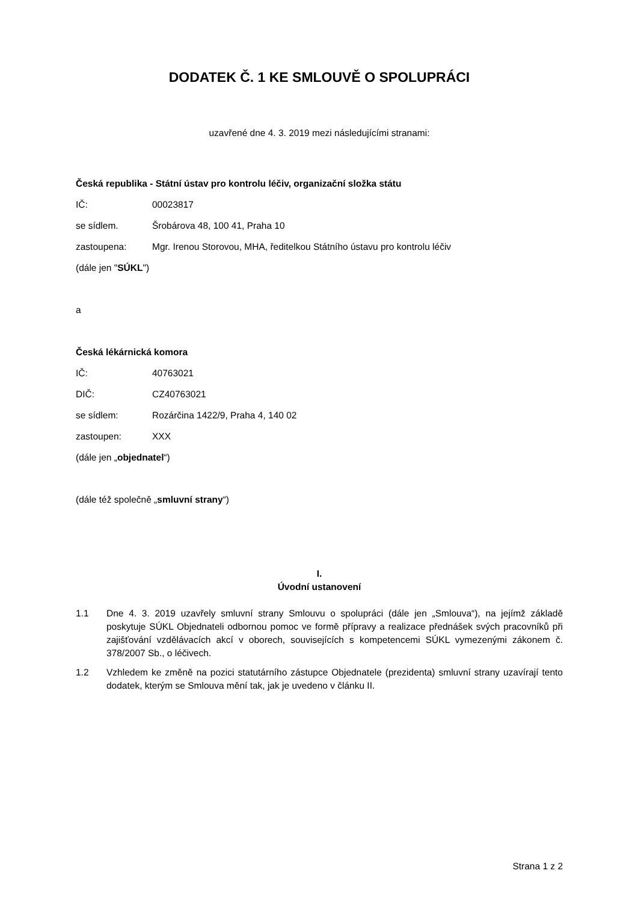DODATEK Č. 1 KE SMLOUVĚ O SPOLUPRÁCI
uzavřené dne 4. 3. 2019 mezi následujícími stranami:
Česká republika - Státní ústav pro kontrolu léčiv, organizační složka státu
IČ: 00023817
se sídlem. Šrobárova 48, 100 41, Praha 10
zastoupena: Mgr. Irenou Storovou, MHA, ředitelkou Státního ústavu pro kontrolu léčiv
(dále jen " SÚKL ")
a
Česká lékárnická komora
IČ: 40763021
DIČ: CZ40763021
se sídlem: Rozárčina 1422/9, Praha 4, 140 02
zastoupen: XXX
(dále jen „ objednatel “)
(dále též společně „ smluvní strany “)
I.
Úvodní ustanovení
1.1 Dne 4. 3. 2019 uzavřely smluvní strany Smlouvu o spolupráci (dále jen „Smlouva“), na jejímž základě poskytuje SÚKL Objednateli odbornou pomoc ve formě přípravy a realizace přednášek svých pracovníků při zajišťování vzdělávacích akcí v oborech, souvisejících s kompetencemi SÚKL vymezenými zákonem č. 378/2007 Sb., o léčivech.
1.2 Vzhledem ke změně na pozici statutárního zástupce Objednatele (prezidenta) smluvní strany uzavírají tento dodatek, kterým se Smlouva mění tak, jak je uvedeno v článku II.
Strana 1 z 2